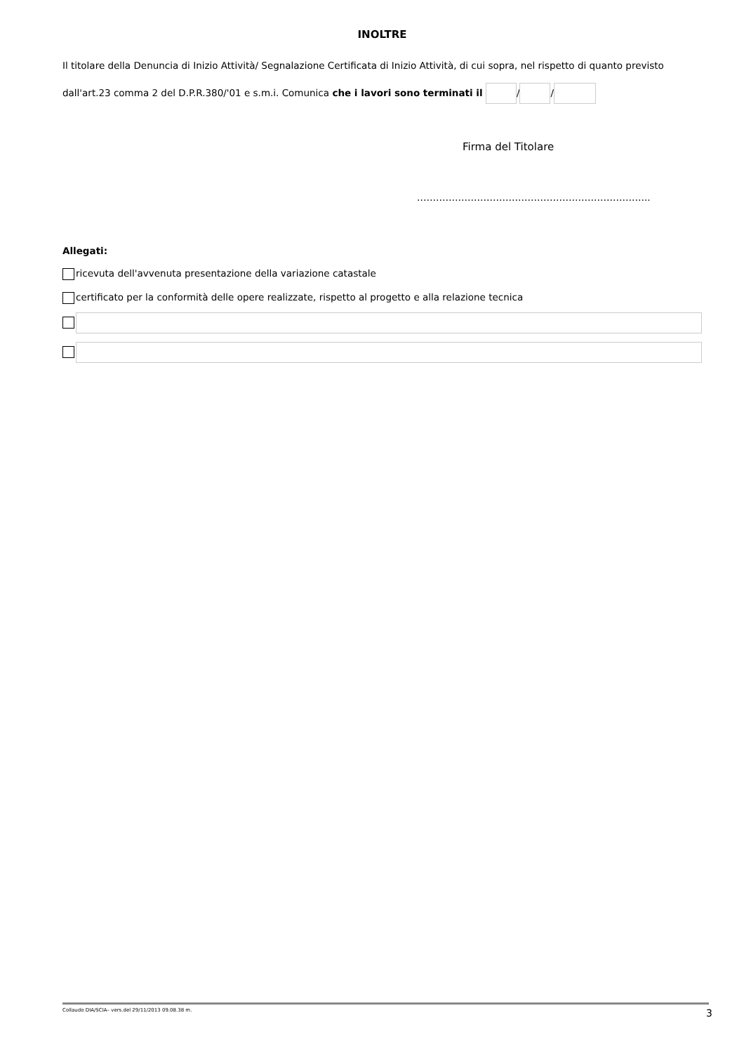INOLTRE
Il titolare della Denuncia di Inizio Attività/ Segnalazione Certificata di Inizio Attività, di cui sopra, nel rispetto di quanto previsto
dall'art.23 comma 2 del D.P.R.380/'01 e s.m.i. Comunica che i lavori sono terminati il / /
Firma del Titolare
………………………………………………………………..
Allegati:
ricevuta dell'avvenuta presentazione della variazione catastale
certificato per la conformità delle opere realizzate, rispetto al progetto e alla relazione tecnica
Collaudo DIA/SCIA– vers.del 29/11/2013 09.08.38 m. 3